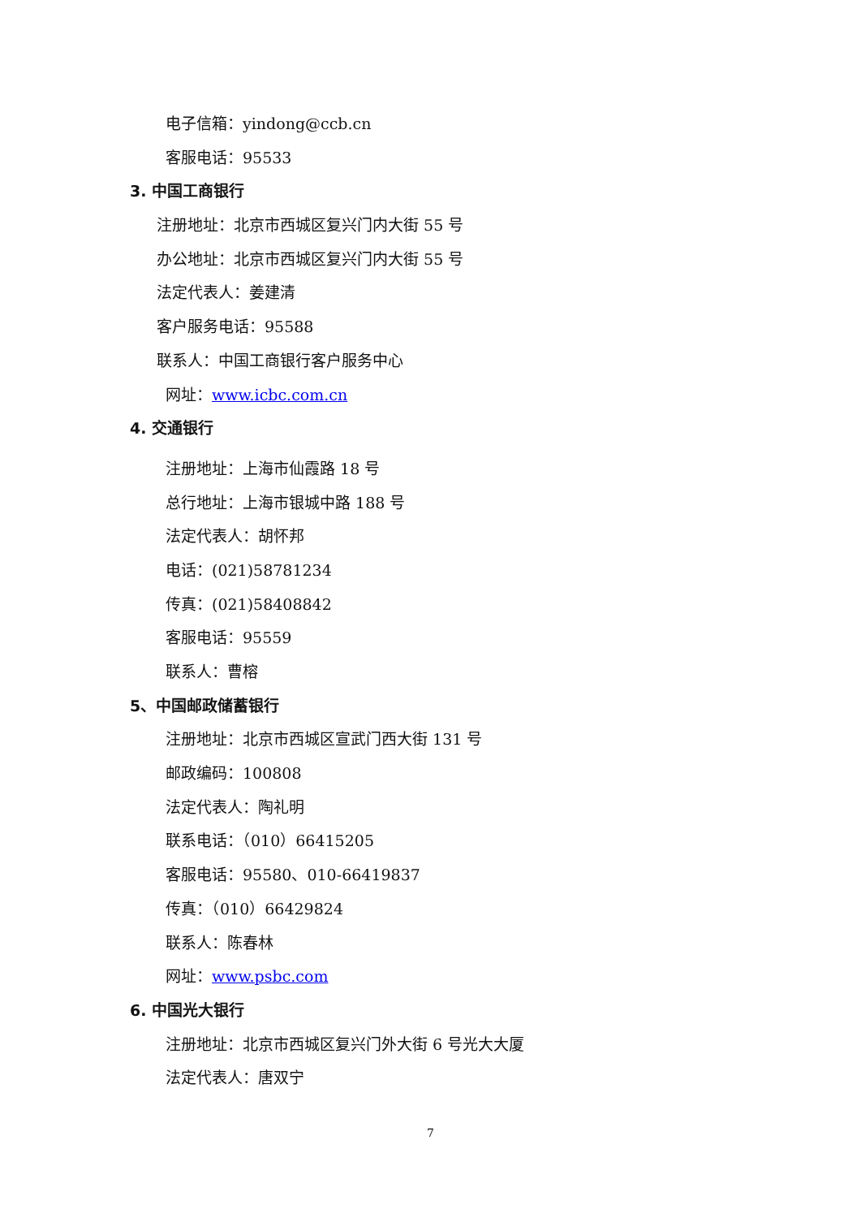电子信箱：yindong@ccb.cn
客服电话：95533
3. 中国工商银行
注册地址：北京市西城区复兴门内大街 55 号
办公地址：北京市西城区复兴门内大街 55 号
法定代表人：姜建清
客户服务电话：95588
联系人：中国工商银行客户服务中心
网址：www.icbc.com.cn
4. 交通银行
注册地址：上海市仙霞路 18 号
总行地址：上海市银城中路 188 号
法定代表人：胡怀邦
电话：(021)58781234
传真：(021)58408842
客服电话：95559
联系人：曹榕
5、中国邮政储蓄银行
注册地址：北京市西城区宣武门西大街 131 号
邮政编码：100808
法定代表人：陶礼明
联系电话：（010）66415205
客服电话：95580、010-66419837
传真：（010）66429824
联系人：陈春林
网址：www.psbc.com
6. 中国光大银行
注册地址：北京市西城区复兴门外大街 6 号光大大厦
法定代表人：唐双宁
7